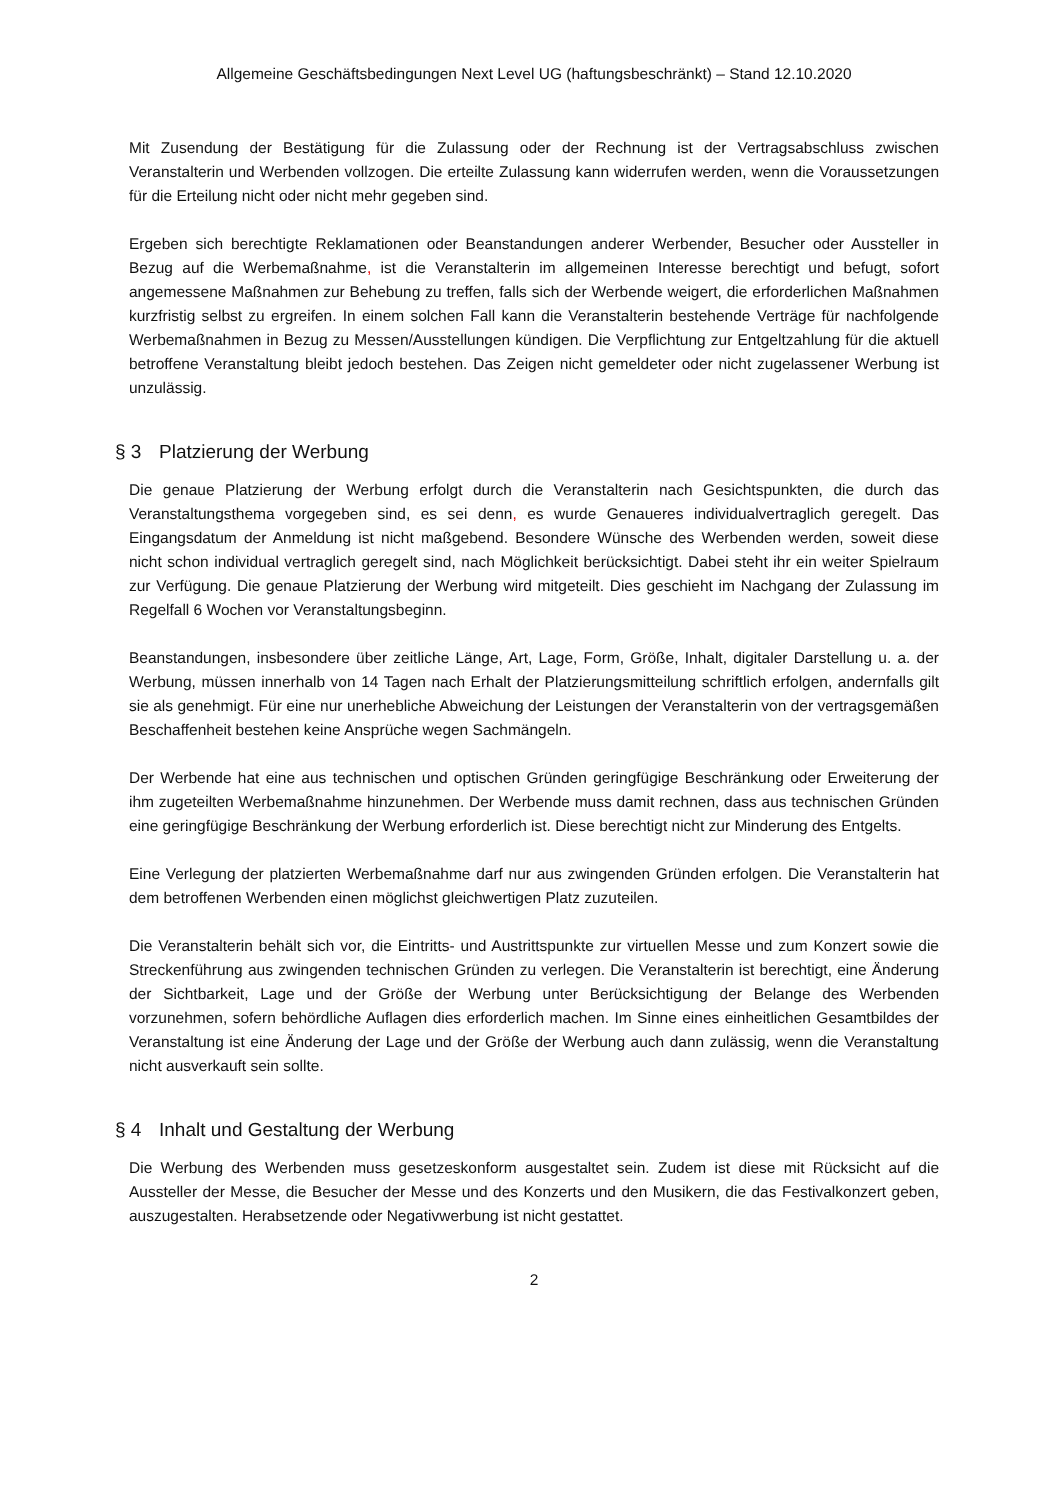Allgemeine Geschäftsbedingungen Next Level UG (haftungsbeschränkt) – Stand 12.10.2020
Mit Zusendung der Bestätigung für die Zulassung oder der Rechnung ist der Vertragsabschluss zwischen Veranstalterin und Werbenden vollzogen. Die erteilte Zulassung kann widerrufen werden, wenn die Voraussetzungen für die Erteilung nicht oder nicht mehr gegeben sind.
Ergeben sich berechtigte Reklamationen oder Beanstandungen anderer Werbender, Besucher oder Aussteller in Bezug auf die Werbemaßnahme, ist die Veranstalterin im allgemeinen Interesse berechtigt und befugt, sofort angemessene Maßnahmen zur Behebung zu treffen, falls sich der Werbende weigert, die erforderlichen Maßnahmen kurzfristig selbst zu ergreifen. In einem solchen Fall kann die Veranstalterin bestehende Verträge für nachfolgende Werbemaßnahmen in Bezug zu Messen/Ausstellungen kündigen. Die Verpflichtung zur Entgeltzahlung für die aktuell betroffene Veranstaltung bleibt jedoch bestehen. Das Zeigen nicht gemeldeter oder nicht zugelassener Werbung ist unzulässig.
§ 3 Platzierung der Werbung
Die genaue Platzierung der Werbung erfolgt durch die Veranstalterin nach Gesichtspunkten, die durch das Veranstaltungsthema vorgegeben sind, es sei denn, es wurde Genaueres individualvertraglich geregelt. Das Eingangsdatum der Anmeldung ist nicht maßgebend. Besondere Wünsche des Werbenden werden, soweit diese nicht schon individual vertraglich geregelt sind, nach Möglichkeit berücksichtigt. Dabei steht ihr ein weiter Spielraum zur Verfügung. Die genaue Platzierung der Werbung wird mitgeteilt. Dies geschieht im Nachgang der Zulassung im Regelfall 6 Wochen vor Veranstaltungsbeginn.
Beanstandungen, insbesondere über zeitliche Länge, Art, Lage, Form, Größe, Inhalt, digitaler Darstellung u. a. der Werbung, müssen innerhalb von 14 Tagen nach Erhalt der Platzierungsmitteilung schriftlich erfolgen, andernfalls gilt sie als genehmigt. Für eine nur unerhebliche Abweichung der Leistungen der Veranstalterin von der vertragsgemäßen Beschaffenheit bestehen keine Ansprüche wegen Sachmängeln.
Der Werbende hat eine aus technischen und optischen Gründen geringfügige Beschränkung oder Erweiterung der ihm zugeteilten Werbemaßnahme hinzunehmen. Der Werbende muss damit rechnen, dass aus technischen Gründen eine geringfügige Beschränkung der Werbung erforderlich ist. Diese berechtigt nicht zur Minderung des Entgelts.
Eine Verlegung der platzierten Werbemaßnahme darf nur aus zwingenden Gründen erfolgen. Die Veranstalterin hat dem betroffenen Werbenden einen möglichst gleichwertigen Platz zuzuteilen.
Die Veranstalterin behält sich vor, die Eintritts- und Austrittspunkte zur virtuellen Messe und zum Konzert sowie die Streckenführung aus zwingenden technischen Gründen zu verlegen. Die Veranstalterin ist berechtigt, eine Änderung der Sichtbarkeit, Lage und der Größe der Werbung unter Berücksichtigung der Belange des Werbenden vorzunehmen, sofern behördliche Auflagen dies erforderlich machen. Im Sinne eines einheitlichen Gesamtbildes der Veranstaltung ist eine Änderung der Lage und der Größe der Werbung auch dann zulässig, wenn die Veranstaltung nicht ausverkauft sein sollte.
§ 4 Inhalt und Gestaltung der Werbung
Die Werbung des Werbenden muss gesetzeskonform ausgestaltet sein. Zudem ist diese mit Rücksicht auf die Aussteller der Messe, die Besucher der Messe und des Konzerts und den Musikern, die das Festivalkonzert geben, auszugestalten. Herabsetzende oder Negativwerbung ist nicht gestattet.
2